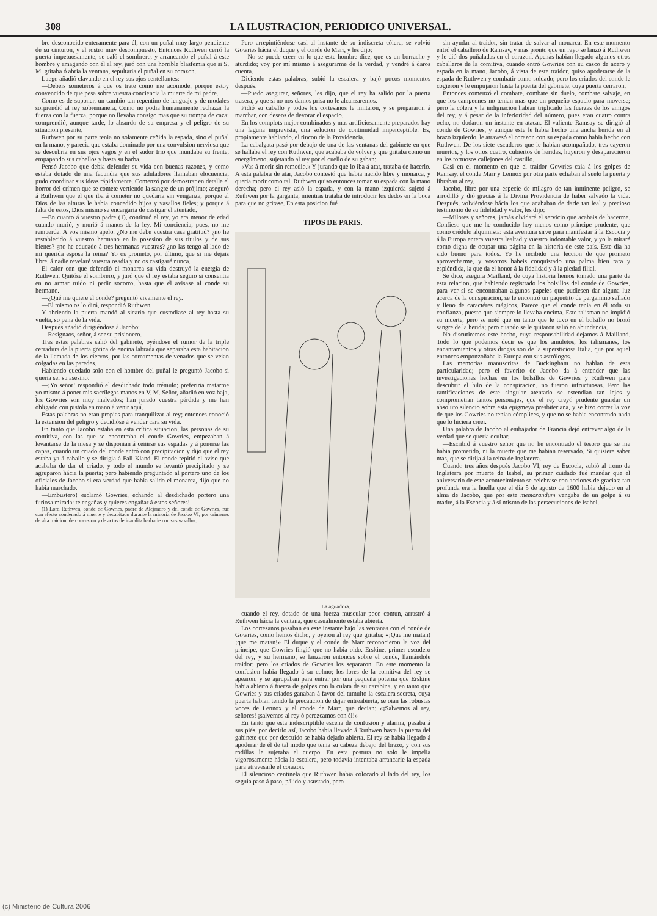308 LA ILUSTRACION, PERIODICO UNIVERSAL.
bre desconocido enteramente para él, con un puñal muy largo pendiente de su cinturon, y el rostro muy descompuesto. Entonces Ruthwen cerró la puerta impetuosamente, se caló el sombrero, y arrancando el puñal á este hombre y amagando con él al rey, juró con una horrible blasfemia que si S. M. gritaba ó abria la ventana, sepultaria el puñal en su corazon.
Luego añadió clavando en el rey sus ojos centellantes:
—Debeis someteros á que os trate como me acomode, porque estoy convencido de que pesa sobre vuestra conciencia la muerte de mi padre.
Como es de suponer, un cambio tan repentino de lenguaje y de modales sorprendió al rey sobremanera. Como no podia humanamente rechazar la fuerza con la fuerza, porque no llevaba consigo mas que su trompa de caza; comprendió, aunque tarde, lo absurdo de su empresa y el peligro de su situacion presente.
Ruthwen por su parte tenia no solamente ceñida la espada, sino el puñal en la mano, y parecia que estaba dominado por una convulsion nerviosa que se descubria en sus ojos vagos y en el sudor frio que inundaba su frente, empapando sus cabellos y hasta su barba.
Pensó Jacobo que debia defender su vida con buenas razones, y como estaba dotado de una facundia que sus aduladores llamaban elocuencia, pudo coordinar sus ideas rápidamente. Comenzó por demostrar en detalle el horror del crímen que se comete vertiendo la sangre de un prójimo; aseguró á Ruthwen que el que iba á cometer no quedaria sin venganza, porque el Dios de las alturas le habia concedido hijos y vasallos fieles; y porque á falta de estos, Dios mismo se encargaria de castigar el atentado.
—En cuanto á vuestro padre (1), continuó el rey, yo era menor de edad cuando murió, y murió á manos de la ley. Mi conciencia, pues, no me remuerde. A vos mismo apelo. ¿No me debe vuestra casa gratitud? ¿no he restablecido á vuestro hermano en la posesion de sus títulos y de sus bienes? ¿no he educado á tres hermanas vuestras? ¿no las tengo al lado de mi querida esposa la reina? Yo os prometo, por último, que si me dejais libre, á nadie revelaré vuestra osadia y no os castigaré nunca.
El calor con que defendió el monarca su vida destruyó la energía de Ruthwen. Quitóse el sombrero, y juró que el rey estaba seguro si consentia en no armar ruido ni pedir socorro, hasta que él avisase al conde su hermano.
—¿Qué me quiere el conde? preguntó vivamente el rey.
—El mismo os lo dirá, respondió Ruthwen.
Y abriendo la puerta mandó al sicario que custodiase al rey hasta su vuelta, so pena de la vida.
Después añadió dirigiéndose á Jacobo:
—Resignaos, señor, á ser su prisionero.
Tras estas palabras salió del gabinete, oyéndose el rumor de la triple cerradura de la puerta gótica de encina labrada que separaba esta habitacion de la llamada de los ciervos, por las cornamentas de venados que se veian colgadas en las paredes.
Habiendo quedado solo con el hombre del puñal le preguntó Jacobo si queria ser su asesino.
—¡Yo señor! respondió el desdichado todo trémulo; preferiria matarme yo mismo á poner mis sacrílegas manos en V. M. Señor, añadió en voz baja, los Gowries son muy malvados; han jurado vuestra pérdida y me han obligado con pistola en mano á venir aquí.
Estas palabras no eran propias para tranquilizar al rey; entonces conoció la estension del peligro y decidióse á vender cara su vida.
En tanto que Jacobo estaba en esta crítica situacion, las personas de su comitiva, con las que se encontraba el conde Gowries, empezaban á levantarse de la mesa y se disponian á ceñirse sus espadas y á ponerse las capas, cuando un criado del conde entró con precipitacion y dijo que el rey estaba ya á caballo y se dirigia á Fall Kland. El conde repitió el aviso que acababa de dar el criado, y todo el mundo se levantó precipitado y se agruparon hácia la puerta; pero habiendo preguntado al portero uno de los oficiales de Jacobo si era verdad que habia salido el monarca, dijo que no habia marchado.
—Embustero! esclamó Gowries, echando al desdichado portero una furiosa mirada: te engañas y quieres engañar á estos señores!
(1) Lord Ruthwen, conde de Gowries, padre de Alejandro y del conde de Gowries, fué con efecto condenado á muerte y decapitado durante la minoria de Jacobo VI, por crimenes de alta traicion, de concusion y de actos de inaudita barbarie con sus vasallos.
Pero arrepintiéndose casi al instante de su indiscreta cólera, se volvió Gowries hácia el duque y el conde de Marr, y les dijo:
—No se puede creer en lo que este hombre dice, que es un borracho y aturdido; voy por mí mismo á asegurarme de la verdad, y vendré á daros cuenta.
Diciendo estas palabras, subió la escalera y bajó pocos momentos después.
—Puedo asegurar, señores, les dijo, que el rey ha salido por la puerta trasera, y que si no nos damos prisa no le alcanzaremos.
Pidió su caballo y todos los cortesanos le imitaron, y se prepararon á marchar, con deseos de devorar el espacio.
En los complots mejor combinados y mas artificiosamente preparados hay una laguna imprevista, una solucion de continuidad imperceptible. Es, propiamente hablando, el rincon de la Providencia.
La cabalgata pasó por debajo de una de las ventanas del gabinete en que se hallaba el rey con Ruthwen, que acababa de volver y que gritaba como un energúmeno, sujetando al rey por el cuello de su gaban:
«Vas á morir sin remedio.» Y jurando que lo iba á atar, trataba de hacerlo. A esta palabra de atar, Jacobo contestó que habia nacido libre y monarca, y queria morir como tal. Ruthwen quiso entonces tomar su espada con la mano derecha; pero el rey asió la espada, y con la mano izquierda sujetó á Ruthwen por la garganta, mientras trataba de introducir los dedos en la boca para que no gritase. En esta posicion fué
TIPOS DE PARIS.
La aguadora.
cuando el rey, dotado de una fuerza muscular poco comun, arrastró á Ruthwen hácia la ventana, que casualmente estaba abierta.
Los cortesanos pasaban en este instante bajo las ventanas con el conde de Gowries, como hemos dicho, y oyeron al rey que gritaba: «¡Que me matan! ¡que me matan!» El duque y el conde de Marr reconocieron la voz del príncipe, que Gowries fingió que no habia oido. Erskine, primer escudero del rey, y su hermano, se lanzaron entonces sobre el conde, llamándole traidor; pero los criados de Gowries los separaron. En este momento la confusion habia llegado á su colmo; los lores de la comitiva del rey se apearon, y se agrupaban para entrar por una pequeña poterna que Erskine habia abierto á fuerza de golpes con la culata de su carabina, y en tanto que Gowries y sus criados ganaban á favor del tumulto la escalera secreta, cuya puerta habian tenido la precaucion de dejar entreabierta, se oian las robustas voces de Lennox y el conde de Marr, que decian: «¡Salvemos al rey, señores! ¡salvemos al rey ó perezcamos con él!»
En tanto que esta indescriptible escena de confusion y alarma, pasaba á sus piés, por decirlo así, Jacobo habia llevado á Ruthwen hasta la puerta del gabinete que por descuido se habia dejado abierta. El rey se habia llegado á apoderar de él de tal modo que tenia su cabeza debajo del brazo, y con sus rodillas le sujetaba el cuerpo. En esta postura no solo le impelia vigorosamente hácia la escalera, pero todavía intentaba arrancarle la espada para atravesarle el corazon.
El silencioso centinela que Ruthwen habia colocado al lado del rey, los seguia paso á paso, pálido y asustado, pero
sin ayudar al traidor, sin tratar de salvar al monarca. En este momento entró el caballero de Ramsay, y mas pronto que un rayo se lanzó á Ruthwen y le dió dos puñaladas en el corazon. Apenas habian llegado algunos otros caballeros de la comitiva, cuando entró Gowries con su casco de acero y espada en la mano. Jacobo, á vista de este traidor, quiso apoderarse de la espada de Ruthwen y combatir como soldado; pero los criados del conde le cogieron y le empujaron hasta la puerta del gabinete, cuya puerta cerraron.
Entonces comenzó el combate, combate sin duelo, combate salvaje, en que los campeones no tenian mas que un pequeño espacio para moverse; pero la cólera y la indignacion habian triplicado las fuerzas de los amigos del rey, y á pesar de la inferioridad del número, pues eran cuatro contra ocho, no dudaron un instante en atacar. El valiente Ramsay se dirigió al conde de Gowries, y aunque este le habia hecho una ancha herida en el brazo izquierdo, le atravesó el corazon con su espada como habia hecho con Ruthwen. De los siete escuderos que le habian acompañado, tres cayeron muertos, y los otros cuatro, cubiertos de heridas, huyeron y desaparecieron en los tortuosos callejones del castillo.
Casi en el momento en que el traidor Gowries caia á los golpes de Ramsay, el conde Marr y Lennox por otra parte echaban al suelo la puerta y libraban al rey.
Jacobo, libre por una especie de milagro de tan inminente peligro, se arrodilló y dió gracias á la Divina Providencia de haber salvado la vida. Después, volviéndose hácia los que acababan de darle tan leal y precioso testimonio de su fidelidad y valor, les dijo:
—Milores y señores, jamás olvidaré el servicio que acabais de hacerme. Confieso que me he conducido hoy menos como príncipe prudente, que como crédulo alquimista: esta aventura sirve para manifestar á la Escocia y á la Europa entera vuestra lealtad y vuestro indomable valor, y yo la miraré como digna de ocupar una página en la historia de este país. Este dia ha sido bueno para todos. Yo he recibido una leccion de que prometo aprovecharme, y vosotros habeis conquistado una palma bien rara y espléndida, la que da el honor á la fidelidad y á la piedad filial.
Se dice, asegura Mailland, de cuya historia hemos tomado una parte de esta relacion, que habiendo registrado los bolsillos del conde de Gowries, para ver si se encontraban algunos papeles que pudiesen dar alguna luz acerca de la conspiracion, se le encontró un paquetito de pergamino sellado y lleno de caractéres mágicos. Parece que el conde tenia en él toda su confianza, puesto que siempre lo llevaba encima. Este talisman no impidió su muerte, pero se notó que en tanto que le tuvo en el bolsillo no brotó sangre de la herida; pero cuando se le quitaron salió en abundancia.
No discutiremos este hecho, cuya responsabilidad dejamos á Mailland. Todo lo que podemos decir es que los amuletos, los talismanes, los encantamientos y otras drogas son de la supersticiosa Italia, que por aquel entonces emponzoñaba la Europa con sus astrólogos.
Las memorias manuscritas de Buckingham no hablan de esta particularidad; pero el favorito de Jacobo da á entender que las investigaciones hechas en los bolsillos de Gowries y Ruthwen para descubrir el hilo de la conspiracion, no fueron infructuosas. Pero las ramificaciones de este singular atentado se estendian tan lejos y comprometian tantos personajes, que el rey creyó prudente guardar un absoluto silencio sobre esta epigmeya presbiteriana, y se hizo correr la voz de que los Gowries no tenian cómplices, y que no se habia encontrado nada que lo hiciera creer.
Una palabra de Jacobo al embajador de Francia dejó entrever algo de la verdad que se queria ocultar.
—Escribid á vuestro señor que no he encontrado el tesoro que se me habia prometido, ni la muerte que me habian reservado. Si quisiere saber mas, que se dirija á la reina de Inglaterra.
Cuando tres años después Jacobo VI, rey de Escocia, subió al trono de Inglaterra por muerte de Isabel, su primer cuidado fué mandar que el aniversario de este acontecimiento se celebrase con acciones de gracias: tan profunda era la huella que el dia 5 de agosto de 1600 habia dejado en el alma de Jacobo, que por este memorandum vengaba de un golpe á su madre, á la Escocia y á sí mismo de las persecuciones de Isabel.
(c) Ministerio de Cultura 2006